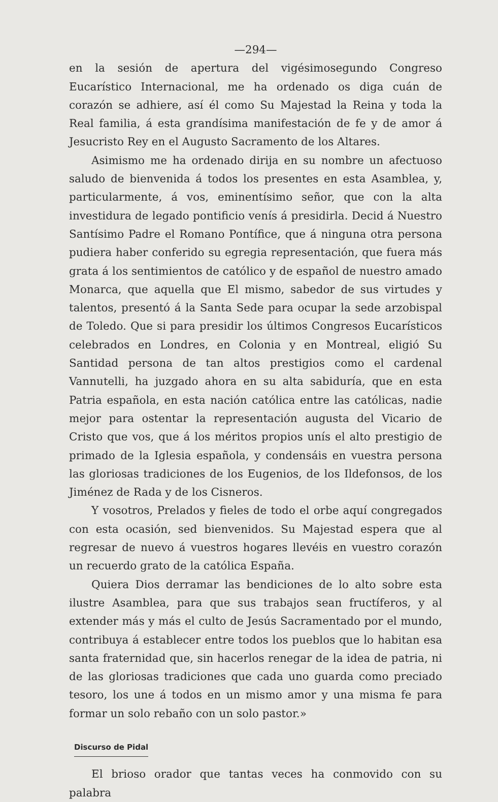—294—
en la sesión de apertura del vigésimosegundo Congreso Eucarístico Internacional, me ha ordenado os diga cuán de corazón se adhiere, así él como Su Majestad la Reina y toda la Real familia, á esta grandísima manifestación de fe y de amor á Jesucristo Rey en el Augusto Sacramento de los Altares.
Asimismo me ha ordenado dirija en su nombre un afectuoso saludo de bienvenida á todos los presentes en esta Asamblea, y, particularmente, á vos, eminentísimo señor, que con la alta investidura de legado pontificio venís á presidirla. Decid á Nuestro Santísimo Padre el Romano Pontífice, que á ninguna otra persona pudiera haber conferido su egregia representación, que fuera más grata á los sentimientos de católico y de español de nuestro amado Monarca, que aquella que El mismo, sabedor de sus virtudes y talentos, presentó á la Santa Sede para ocupar la sede arzobispal de Toledo. Que si para presidir los últimos Congresos Eucarísticos celebrados en Londres, en Colonia y en Montreal, eligió Su Santidad persona de tan altos prestigios como el cardenal Vannutelli, ha juzgado ahora en su alta sabiduría, que en esta Patria española, en esta nación católica entre las católicas, nadie mejor para ostentar la representación augusta del Vicario de Cristo que vos, que á los méritos propios unís el alto prestigio de primado de la Iglesia española, y condensáis en vuestra persona las gloriosas tradiciones de los Eugenios, de los Ildefonsos, de los Jiménez de Rada y de los Cisneros.
Y vosotros, Prelados y fieles de todo el orbe aquí congregados con esta ocasión, sed bienvenidos. Su Majestad espera que al regresar de nuevo á vuestros hogares llevéis en vuestro corazón un recuerdo grato de la católica España.
Quiera Dios derramar las bendiciones de lo alto sobre esta ilustre Asamblea, para que sus trabajos sean fructíferos, y al extender más y más el culto de Jesús Sacramentado por el mundo, contribuya á establecer entre todos los pueblos que lo habitan esa santa fraternidad que, sin hacerlos renegar de la idea de patria, ni de las gloriosas tradiciones que cada uno guarda como preciado tesoro, los une á todos en un mismo amor y una misma fe para formar un solo rebaño con un solo pastor.»
Discurso de Pidal
El brioso orador que tantas veces ha conmovido con su palabra